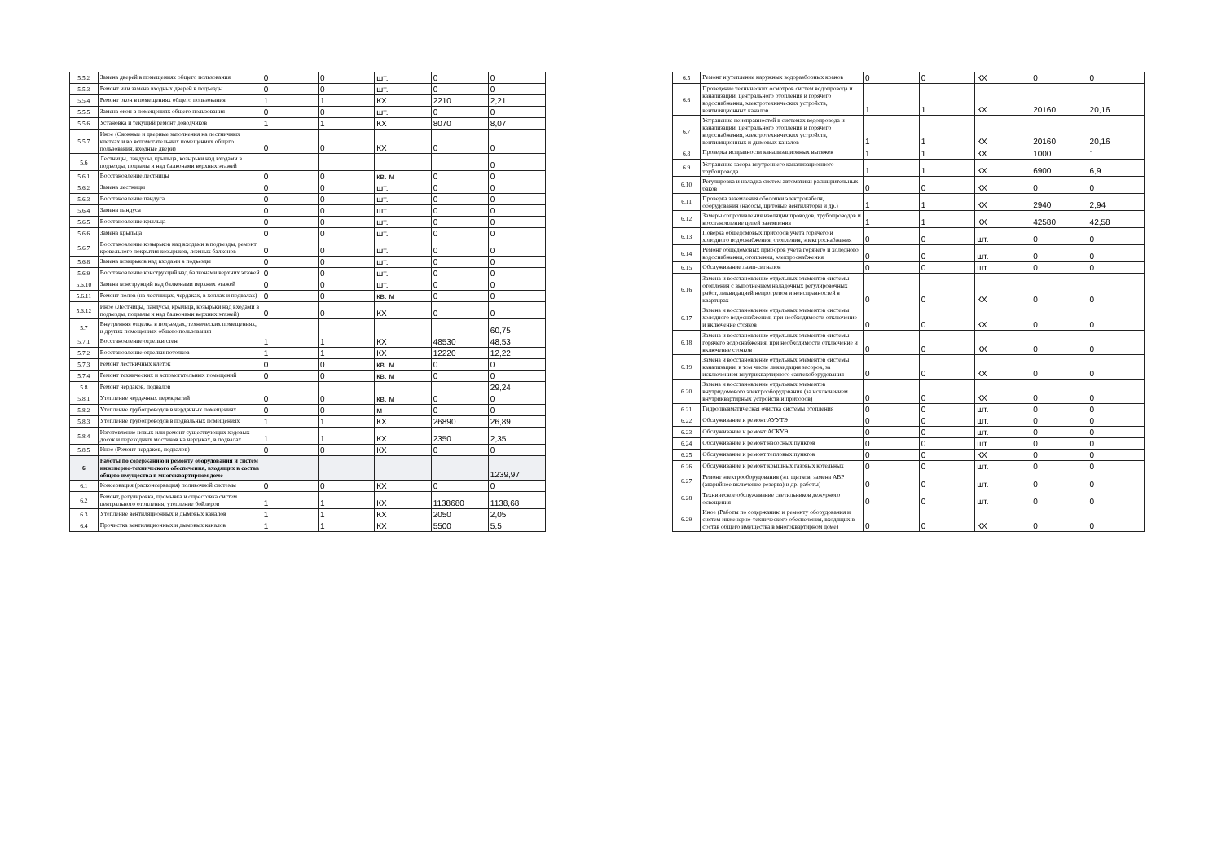| 5.5.2 | Замена дверей в помещениях общего пользования | 0 | 0 | шт. | 0 | 0 |
| 5.5.3 | Ремонт или замена входных дверей в подъезды | 0 | 0 | шт. | 0 | 0 |
| 5.5.4 | Ремонт окон в помещениях общего пользования | 1 | 1 | КХ | 2210 | 2,21 |
| 5.5.5 | Замена окон в помещениях общего пользования | 0 | 0 | шт. | 0 | 0 |
| 5.5.6 | Установка и текущий ремонт доводчиков | 1 | 1 | КХ | 8070 | 8,07 |
| 5.5.7 | Иное (Оконные и дверные заполнения на лестничных клетках и во вспомогательных помещениях общего пользования, входные двери) | 0 | 0 | КХ | 0 | 0 |
| 5.6 | Лестницы, пандусы, крыльца, козырьки над входами в подъезды, подвалы и над балконами верхних этажей | | | | | 0 |
| 5.6.1 | Восстановление лестницы | 0 | 0 | кв. м | 0 | 0 |
| 5.6.2 | Замена лестницы | 0 | 0 | шт. | 0 | 0 |
| 5.6.3 | Восстановление пандуса | 0 | 0 | шт. | 0 | 0 |
| 5.6.4 | Замена пандуса | 0 | 0 | шт. | 0 | 0 |
| 5.6.5 | Восстановление крыльца | 0 | 0 | шт. | 0 | 0 |
| 5.6.6 | Замена крыльца | 0 | 0 | шт. | 0 | 0 |
| 5.6.7 | Восстановление козырьков над входами в подъезды, ремонт кровельного покрытия козырьков, ложных балконов | 0 | 0 | шт. | 0 | 0 |
| 5.6.8 | Замена козырьков над входами в подъезды | 0 | 0 | шт. | 0 | 0 |
| 5.6.9 | Восстановление конструкций над балконами верхних этажей | 0 | 0 | шт. | 0 | 0 |
| 5.6.10 | Замена конструкций над балконами верхних этажей | 0 | 0 | шт. | 0 | 0 |
| 5.6.11 | Ремонт полов (на лестницах, чердаках, в холлах и подвалах) | 0 | 0 | кв. м | 0 | 0 |
| 5.6.12 | Иное (Лестницы, пандусы, крыльца, козырьки над входами в подъезды, подвалы и над балконами верхних этажей) | 0 | 0 | КХ | 0 | 0 |
| 5.7 | Внутренняя отделка в подъездах, технических помещениях, и других помещениях общего пользования | | | | | 60,75 |
| 5.7.1 | Восстановление отделки стен | 1 | 1 | КХ | 48530 | 48,53 |
| 5.7.2 | Восстановление отделки потолков | 1 | 1 | КХ | 12220 | 12,22 |
| 5.7.3 | Ремонт лестничных клеток | 0 | 0 | кв. м | 0 | 0 |
| 5.7.4 | Ремонт технических и вспомогательных помещений | 0 | 0 | кв. м | 0 | 0 |
| 5.8 | Ремонт чердаков, подвалов | | | | | 29,24 |
| 5.8.1 | Утепление чердачных перекрытий | 0 | 0 | кв. м | 0 | 0 |
| 5.8.2 | Утепление трубопроводов в чердачных помещениях | 0 | 0 | м | 0 | 0 |
| 5.8.3 | Утепление трубопроводов в подвальных помещениях | 1 | 1 | КХ | 26890 | 26,89 |
| 5.8.4 | Изготовление новых или ремонт существующих ходовых досок и переходных мостиков на чердаках, в подвалах | 1 | 1 | КХ | 2350 | 2,35 |
| 5.8.5 | Иное (Ремонт чердаков, подвалов) | 0 | 0 | КХ | 0 | 0 |
| 6 | Работы по содержанию и ремонту оборудования и систем инженерно-технического обеспечения, входящих в состав общего имущества в многоквартирном доме | | | | | 1239,97 |
| 6.1 | Консервация (расконсервация) поливочной системы | 0 | 0 | КХ | 0 | 0 |
| 6.2 | Ремонт, регулировка, промывка и опрессовка систем центрального отопления, утепление бойлеров | 1 | 1 | КХ | 1138680 | 1138,68 |
| 6.3 | Утепление вентиляционных и дымовых каналов | 1 | 1 | КХ | 2050 | 2,05 |
| 6.4 | Прочистка вентиляционных и дымовых каналов | 1 | 1 | КХ | 5500 | 5,5 |
| 6.5 | Ремонт и утепление наружных водоразборных кранов | 0 | 0 | КХ | 0 | 0 |
| 6.6 | Проведение технических осмотров систем водопровода и канализации, центрального отопления и горячего водоснабжения, электротехнических устройств, вентиляционных каналов | 1 | 1 | КХ | 20160 | 20,16 |
| 6.7 | Устранение неисправностей в системах водопровода и канализации, центрального отопления и горячего водоснабжения, электротехнических устройств, вентиляционных и дымовых каналов | 1 | 1 | КХ | 20160 | 20,16 |
| 6.8 | Проверка исправности канализационных вытяжек | 1 | 1 | КХ | 1000 | 1 |
| 6.9 | Устранение засора внутреннего канализационного трубопровода | 1 | 1 | КХ | 6900 | 6,9 |
| 6.10 | Регулировка и наладка систем автоматики расширительных баков | 0 | 0 | КХ | 0 | 0 |
| 6.11 | Проверка заземления оболочки электрокабеля, оборудования (насосы, щитовые вентиляторы и др.) | 1 | 1 | КХ | 2940 | 2,94 |
| 6.12 | Замеры сопротивления изоляции проводов, трубопроводов и восстановление цепей заземления | 1 | 1 | КХ | 42580 | 42,58 |
| 6.13 | Поверка общедомовых приборов учета горячего и холодного водоснабжения, отопления, электроснабжения | 0 | 0 | шт. | 0 | 0 |
| 6.14 | Ремонт общедомовых приборов учета горячего и холодного водоснабжения, отопления, электроснабжения | 0 | 0 | шт. | 0 | 0 |
| 6.15 | Обслуживание ламп-сигналов | 0 | 0 | шт. | 0 | 0 |
| 6.16 | Замена и восстановление отдельных элементов системы отопления с выполнением наладочных регулировочных работ, ликвидацией непрогревов и неисправностей в квартирах | 0 | 0 | КХ | 0 | 0 |
| 6.17 | Замена и восстановление отдельных элементов системы холодного водоснабжения, при необходимости отключение и включение стояков | 0 | 0 | КХ | 0 | 0 |
| 6.18 | Замена и восстановление отдельных элементов системы горячего водоснабжения, при необходимости отключение и включение стояков | 0 | 0 | КХ | 0 | 0 |
| 6.19 | Замена и восстановление отдельных элементов системы канализации, в том числе ликвидация засоров, за исключением внутриквартирного сантехоборудования | 0 | 0 | КХ | 0 | 0 |
| 6.20 | Замена и восстановление отдельных элементов внутридомового электрооборудования (за исключением внутриквартирных устройств и приборов) | 0 | 0 | КХ | 0 | 0 |
| 6.21 | Гидропневматическая очистка системы отопления | 0 | 0 | шт. | 0 | 0 |
| 6.22 | Обслуживание и ремонт АУУТЭ | 0 | 0 | шт. | 0 | 0 |
| 6.23 | Обслуживание и ремонт АСКУЭ | 0 | 0 | шт. | 0 | 0 |
| 6.24 | Обслуживание и ремонт насосных пунктов | 0 | 0 | шт. | 0 | 0 |
| 6.25 | Обслуживание и ремонт тепловых пунктов | 0 | 0 | КХ | 0 | 0 |
| 6.26 | Обслуживание и ремонт крышных газовых котельных | 0 | 0 | шт. | 0 | 0 |
| 6.27 | Ремонт электрооборудования (эл. щитков, замена АВР (аварийное включение резерва) и др. работы) | 0 | 0 | шт. | 0 | 0 |
| 6.28 | Техническое обслуживание светильников дежурного освещения | 0 | 0 | шт. | 0 | 0 |
| 6.29 | Иное (Работы по содержанию и ремонту оборудования и систем инженерно-технического обеспечения, входящих в состав общего имущества в многоквартирном доме) | 0 | 0 | КХ | 0 | 0 |